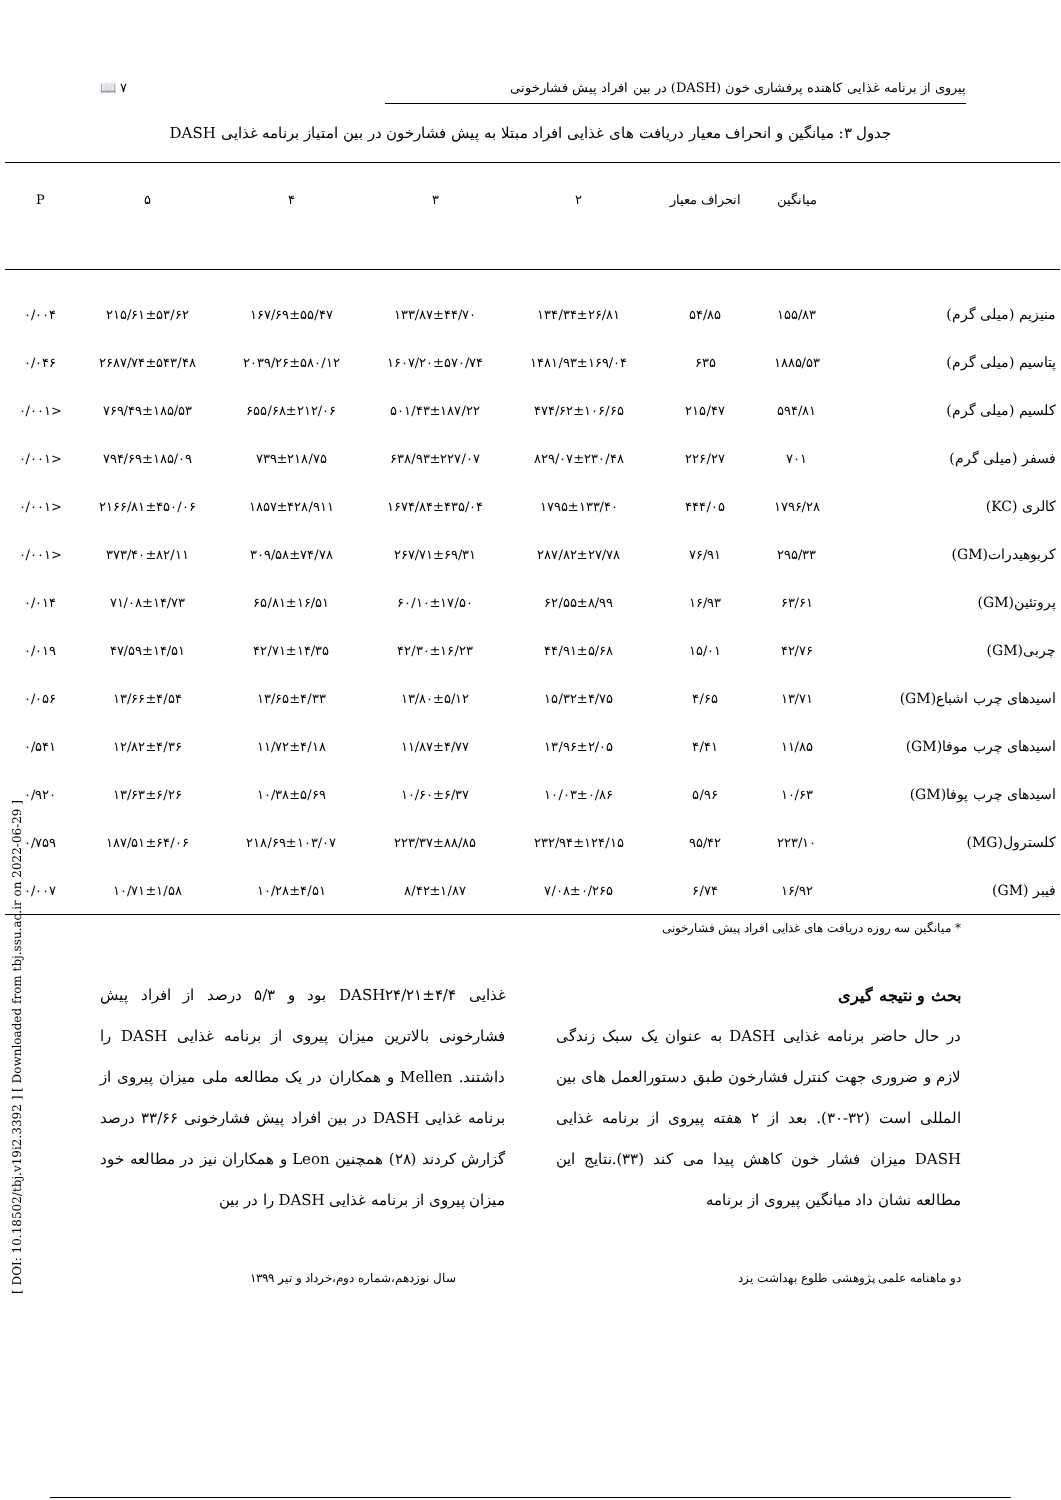پیروی از برنامه غذایی کاهنده پرفشاری خون (DASH) در بین افراد پیش فشارخونی ۷ 📖
جدول ۳: میانگین و انحراف معیار دریافت های غذایی افراد مبتلا به پیش فشارخون در بین امتیاز برنامه غذایی DASH
| | میانگین | انحراف معیار | ۲ | ۳ | ۴ | ۵ | P |
| --- | --- | --- | --- | --- | --- | --- | --- |
| منیزیم (میلی گرم) | ۱۵۵/۸۳ | ۵۴/۸۵ | ۱۳۴/۳۴±۲۶/۸۱ | ۱۳۳/۸۷±۴۴/۷۰ | ۱۶۷/۶۹±۵۵/۴۷ | ۲۱۵/۶۱±۵۳/۶۲ | ۰/۰۰۴ |
| پتاسیم (میلی گرم) | ۱۸۸۵/۵۳ | ۶۳۵ | ۱۴۸۱/۹۳±۱۶۹/۰۴ | ۱۶۰۷/۲۰±۵۷۰/۷۴ | ۲۰۳۹/۲۶±۵۸۰/۱۲ | ۲۶۸۷/۷۴±۵۴۳/۴۸ | ۰/۰۴۶ |
| کلسیم (میلی گرم) | ۵۹۴/۸۱ | ۲۱۵/۴۷ | ۴۷۴/۶۲±۱۰۶/۶۵ | ۵۰۱/۴۳±۱۸۷/۲۲ | ۶۵۵/۶۸±۲۱۲/۰۶ | ۷۶۹/۴۹±۱۸۵/۵۳ | <۰/۰۰۱ |
| فسفر (میلی گرم) | ۷۰۱ | ۲۲۶/۲۷ | ۸۲۹/۰۷±۲۳۰/۴۸ | ۶۳۸/۹۳±۲۲۷/۰۷ | ۷۳۹±۲۱۸/۷۵ | ۷۹۴/۶۹±۱۸۵/۰۹ | <۰/۰۰۱ |
| کالری (KC) | ۱۷۹۶/۲۸ | ۴۴۴/۰۵ | ۱۷۹۵±۱۳۳/۴۰ | ۱۶۷۴/۸۴±۴۳۵/۰۴ | ۱۸۵۷±۴۲۸/۹۱۱ | ۲۱۶۶/۸۱±۴۵۰/۰۶ | <۰/۰۰۱ |
| کربوهیدرات(GM) | ۲۹۵/۳۳ | ۷۶/۹۱ | ۲۸۷/۸۲±۲۷/۷۸ | ۲۶۷/۷۱±۶۹/۳۱ | ۳۰۹/۵۸±۷۴/۷۸ | ۳۷۳/۴۰±۸۲/۱۱ | <۰/۰۰۱ |
| پروتئین(GM) | ۶۳/۶۱ | ۱۶/۹۳ | ۶۲/۵۵±۸/۹۹ | ۶۰/۱۰±۱۷/۵۰ | ۶۵/۸۱±۱۶/۵۱ | ۷۱/۰۸±۱۴/۷۳ | ۰/۰۱۴ |
| چربی(GM) | ۴۲/۷۶ | ۱۵/۰۱ | ۴۴/۹۱±۵/۶۸ | ۴۲/۳۰±۱۶/۲۳ | ۴۲/۷۱±۱۴/۳۵ | ۴۷/۵۹±۱۴/۵۱ | ۰/۰۱۹ |
| اسیدهای چرب اشباع(GM) | ۱۳/۷۱ | ۴/۶۵ | ۱۵/۳۲±۴/۷۵ | ۱۳/۸۰±۵/۱۲ | ۱۳/۶۵±۴/۳۳ | ۱۳/۶۶±۴/۵۴ | ۰/۰۵۶ |
| اسیدهای چرب موفا(GM) | ۱۱/۸۵ | ۴/۴۱ | ۱۳/۹۶±۲/۰۵ | ۱۱/۸۷±۴/۷۷ | ۱۱/۷۲±۴/۱۸ | ۱۲/۸۲±۴/۳۶ | ۰/۵۴۱ |
| اسیدهای چرب پوفا(GM) | ۱۰/۶۳ | ۵/۹۶ | ۱۰/۰۳±۰/۸۶ | ۱۰/۶۰±۶/۳۷ | ۱۰/۳۸±۵/۶۹ | ۱۳/۶۳±۶/۲۶ | ۰/۹۲۰ |
| کلسترول(MG) | ۲۲۳/۱۰ | ۹۵/۴۲ | ۲۳۲/۹۴±۱۲۴/۱۵ | ۲۲۳/۳۷±۸۸/۸۵ | ۲۱۸/۶۹±۱۰۳/۰۷ | ۱۸۷/۵۱±۶۴/۰۶ | ۰/۷۵۹ |
| فیبر (GM) | ۱۶/۹۲ | ۶/۷۴ | ۷/۰۸±۰/۲۶۵ | ۸/۴۲±۱/۸۷ | ۱۰/۲۸±۴/۵۱ | ۱۰/۷۱±۱/۵۸ | ۰/۰۰۷ |
* میانگین سه روزه دریافت های غذایی افراد پیش فشارخونی
بحث و نتیجه گیری
در حال حاضر برنامه غذایی DASH به عنوان یک سبک زندگی لازم و ضروری جهت کنترل فشارخون طبق دستورالعمل های بین المللی است (۳۲-۳۰). بعد از ۲ هفته پیروی از برنامه غذایی DASH میزان فشار خون کاهش پیدا می کند (۳۳).نتایج این مطالعه نشان داد میانگین پیروی از برنامه
غذایی DASH۲۴/۲۱±۴/۴ بود و ۵/۳ درصد از افراد پیش فشارخونی بالاترین میزان پیروی از برنامه غذایی DASH را داشتند. Mellen و همکاران در یک مطالعه ملی میزان پیروی از برنامه غذایی DASH در بین افراد پیش فشارخونی ۳۳/۶۶ درصد گزارش کردند (۲۸) همچنین Leon و همکاران نیز در مطالعه خود میزان پیروی از برنامه غذایی DASH را در بین
دو ماهنامه علمی پژوهشی طلوع بهداشت یزد سال نوزدهم،شماره دوم،خرداد و تیر ۱۳۹۹
[ DOI: 10.18502/tbj.v19i2.3392 ] [ Downloaded from tbj.ssu.ac.ir on 2022-06-29 ]